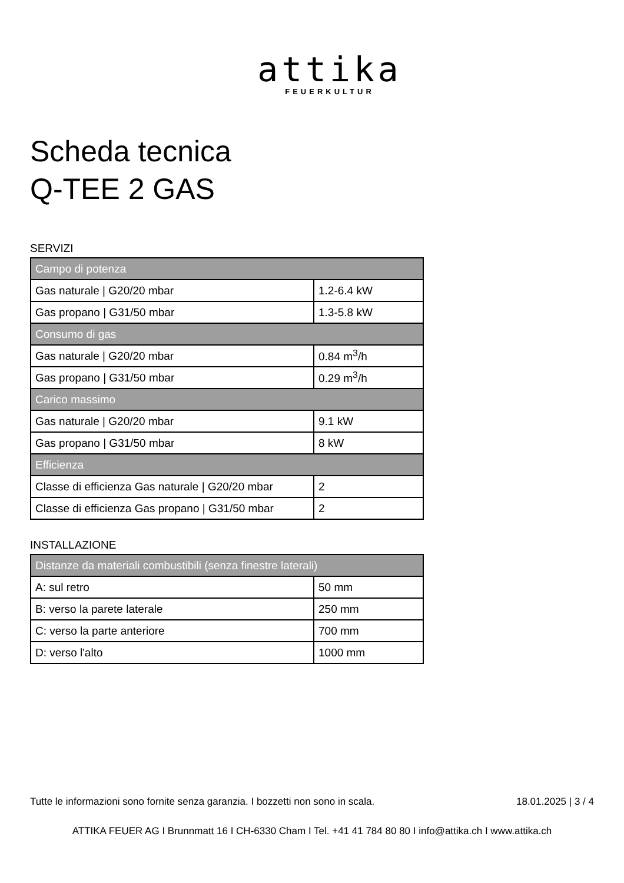attika
FEUERKULTUR
Scheda tecnica
Q-TEE 2 GAS
SERVIZI
| Campo di potenza | |
| --- | --- |
| Gas naturale / G20/20 mbar | 1.2-6.4 kW |
| Gas propano / G31/50 mbar | 1.3-5.8 kW |
| Consumo di gas | |
| Gas naturale / G20/20 mbar | 0.84 m<sup>3</sup>/h |
| Gas propano / G31/50 mbar | 0.29 m<sup>3</sup>/h |
| Carico massimo | |
| Gas naturale / G20/20 mbar | 9.1 kW |
| Gas propano / G31/50 mbar | 8 kW |
| Efficienza | |
| Classe di efficienza Gas naturale / G20/20 mbar | 2 |
| Classe di efficienza Gas propano / G31/50 mbar | 2 |
INSTALLAZIONE
| Distanze da materiali combustibili (senza finestre laterali) | |
| --- | --- |
| A: sul retro | 50 mm |
| B: verso la parete laterale | 250 mm |
| C: verso la parte anteriore | 700 mm |
| D: verso l'alto | 1000 mm |
Tutte le informazioni sono fornite senza garanzia. I bozzetti non sono in scala. 18.01.2025 | 3 / 4
ATTIKA FEUER AG I Brunnmatt 16 I CH-6330 Cham I Tel. +41 41 784 80 80 I info@attika.ch I www.attika.ch